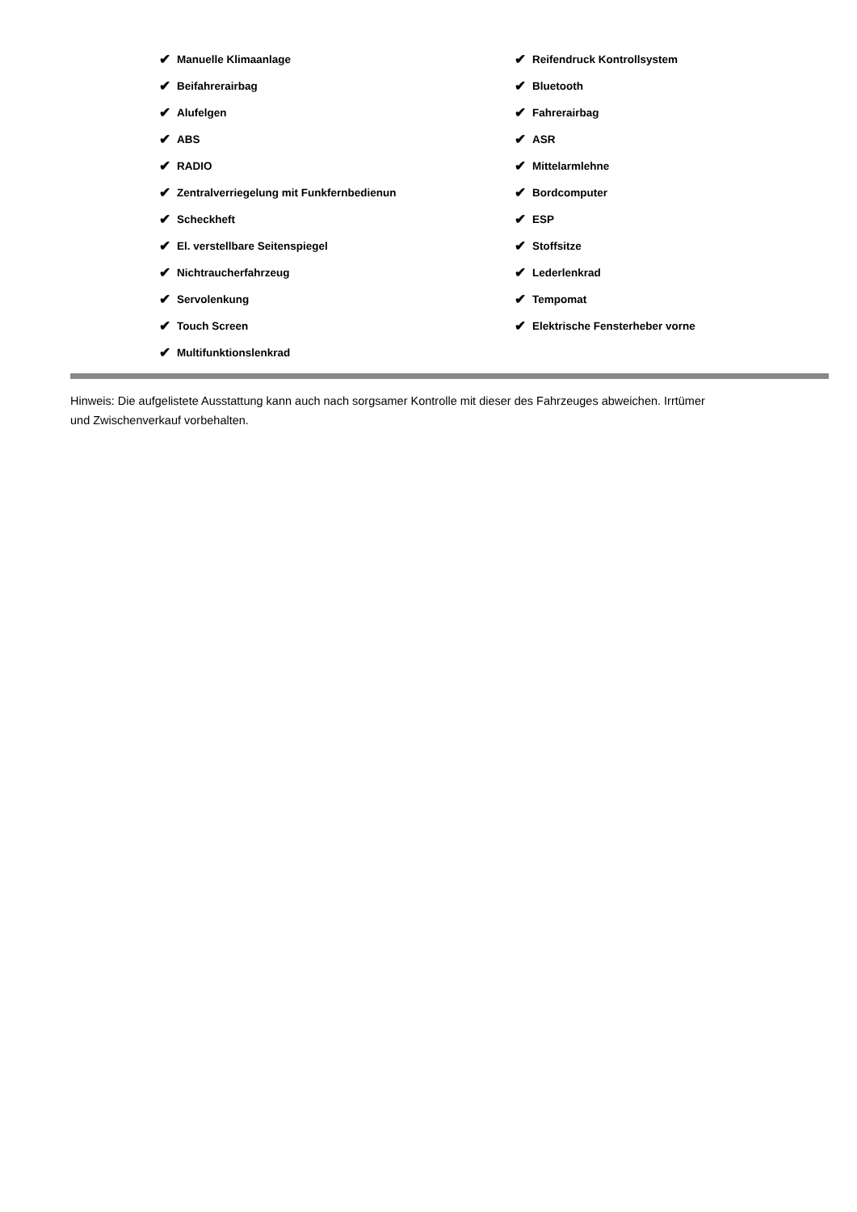✔ Manuelle Klimaanlage
✔ Beifahrerairbag
✔ Alufelgen
✔ ABS
✔ RADIO
✔ Zentralverriegelung mit Funkfernbedienun
✔ Scheckheft
✔ El. verstellbare Seitenspiegel
✔ Nichtraucherfahrzeug
✔ Servolenkung
✔ Touch Screen
✔ Multifunktionslenkrad
✔ Reifendruck Kontrollsystem
✔ Bluetooth
✔ Fahrerairbag
✔ ASR
✔ Mittelarmlehne
✔ Bordcomputer
✔ ESP
✔ Stoffsitze
✔ Lederlenkrad
✔ Tempomat
✔ Elektrische Fensterheber vorne
Hinweis: Die aufgelistete Ausstattung kann auch nach sorgsamer Kontrolle mit dieser des Fahrzeuges abweichen. Irrtümer und Zwischenverkauf vorbehalten.